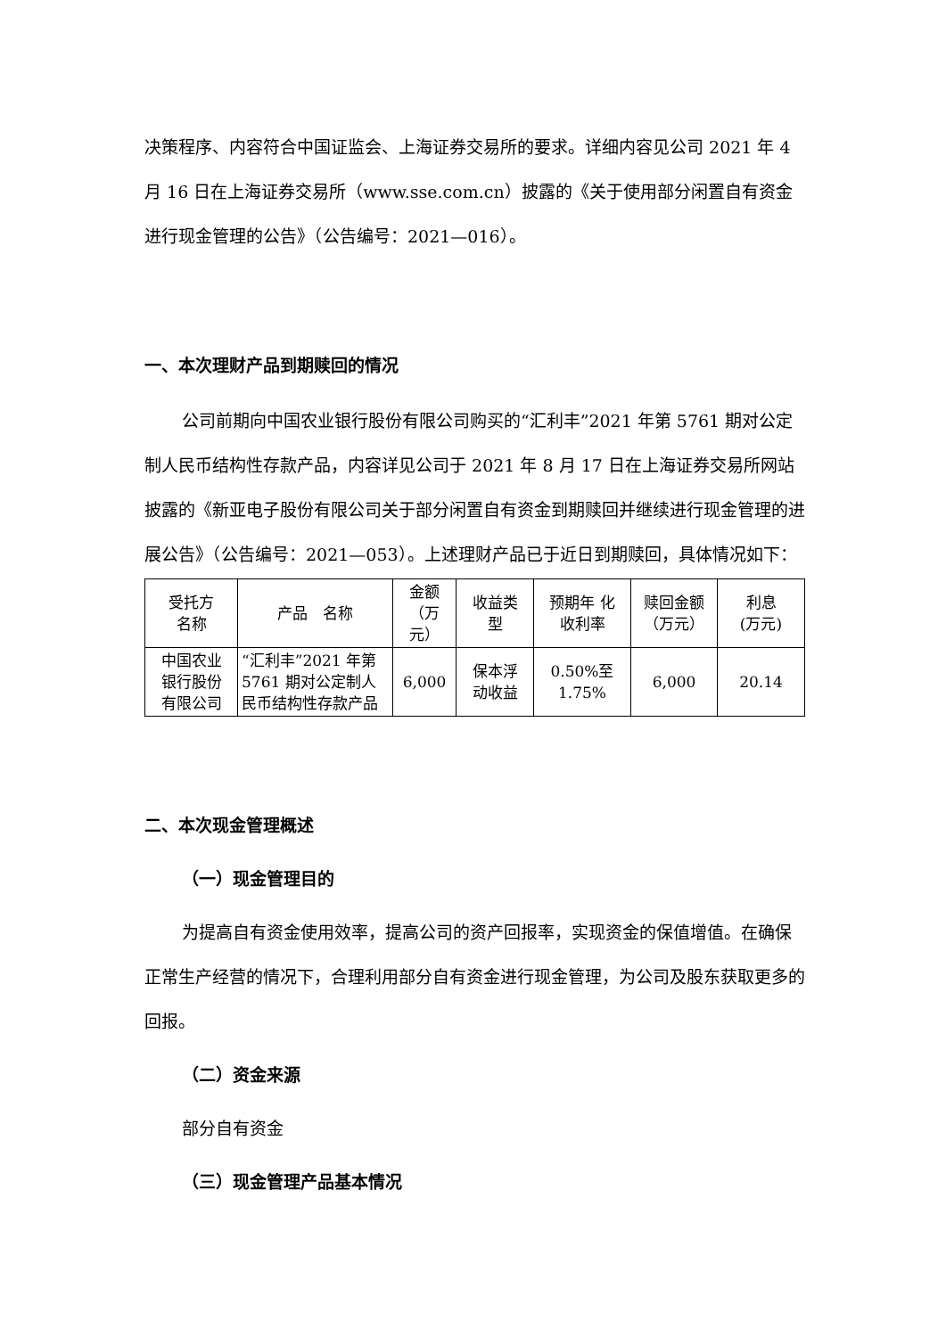决策程序、内容符合中国证监会、上海证券交易所的要求。详细内容见公司 2021 年 4 月 16 日在上海证券交易所（www.sse.com.cn）披露的《关于使用部分闲置自有资金进行现金管理的公告》（公告编号：2021—016）。
一、本次理财产品到期赎回的情况
公司前期向中国农业银行股份有限公司购买的“汇利丰”2021 年第 5761 期对公定制人民币结构性存款产品，内容详见公司于 2021 年 8 月 17 日在上海证券交易所网站披露的《新亚电子股份有限公司关于部分闲置自有资金到期赎回并继续进行现金管理的进展公告》（公告编号：2021—053）。上述理财产品已于近日到期赎回，具体情况如下：
| 受托方 名称 | 产品 名称 | 金额 （万 元） | 收益类 型 | 预期年 化 收利率 | 赎回金额 （万元） | 利息 (万元) |
| --- | --- | --- | --- | --- | --- | --- |
| 中国农业 银行股份 有限公司 | “汇利丰”2021 年第 5761 期对公定制人民币结构性存款产品 | 6,000 | 保本浮 动收益 | 0.50%至 1.75% | 6,000 | 20.14 |
二、本次现金管理概述
（一）现金管理目的
为提高自有资金使用效率，提高公司的资产回报率，实现资金的保值增值。在确保正常生产经营的情况下，合理利用部分自有资金进行现金管理，为公司及股东获取更多的回报。
（二）资金来源
部分自有资金
（三）现金管理产品基本情况